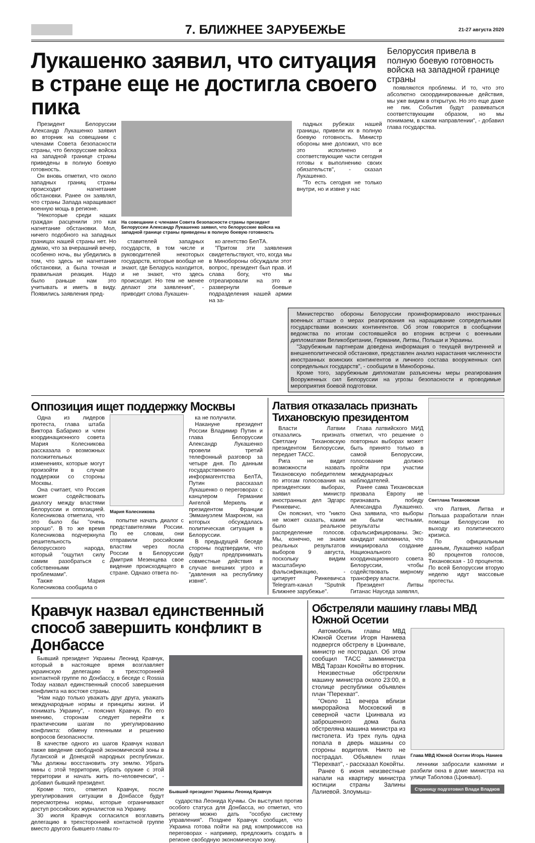7. БЛИЖНЕЕ ЗАРУБЕЖЬЕ
21-27 августа 2020
Лукашенко заявил, что ситуация в стране еще не достигла своего пика
Президент Белоруссии Александр Лукашенко заявил во вторник на совещании с членами Совета безопасности страны, что белорусские войска на западной границе страны приведены в полную боевую готовность.
Он вновь отметил, что около западных границ страны происходит нагнетание обстановки. Ранее он заявлял, что страны Запада наращивают военную мощь в регионе.
"Некоторые среди наших граждан расценили это как нагнетание обстановки. Мол, ничего подобного на западных границах нашей страны нет. Но думаю, что за вчерашний вечер, особенно ночь, вы убедились в том, что здесь не нагнетание обстановки, а была точная и правильная реакция. Надо было раньше нам это учитывать и иметь в виду. Появились заявления пред-
На совещании с членами Совета безопасности страны президент Белоруссии Александр Лукашенко заявил, что белорусские войска на западной границе страны приведены в полную боевую готовность
ставителей западных государств, в том числе и руководителей некоторых государств, которые вообще не знают, где Беларусь находится, и не знают, что здесь происходит. Но тем не менее делают эти заявления", - приводит слова Лукашен-
ко агентство БелТА.
"Притом эти заявления свидетельствуют, что, когда мы в Минобороны обсуждали этот вопрос, президент был прав. И слава богу, что мы отреагировали на это и развернули боевые подразделения нашей армии на за-
падных рубежах нашей границы, привели их в полную боевую готовность. Министр обороны мне доложил, что все это исполнено и соответствующие части сегодня готовы к выполнению своих обязательств", - сказал Лукашенко.
"То есть сегодня не только внутри, но и извне у нас
Белоруссия привела в полную боевую готовность войска на западной границе страны
появляются проблемы. И то, что это абсолютно скоординированные действия, мы уже видим в открытую. Но это еще даже не пик. События будут развиваться соответствующим образом, но мы понимаем, в каком направлении", - добавил глава государства.
Министерство обороны Белоруссии проинформировало иностранных военных атташе о мерах реагирования на наращивание сопредельными государствами воинских контингентов. Об этом говорится в сообщении ведомства по итогам состоявшейся во вторник встречи с военными дипломатами Великобритании, Германии, Литвы, Польши и Украины.
"Зарубежным партнерам доведена информация о текущей внутренней и внешнеполитической обстановке, представлен анализ нарастания численности иностранных воинских контингентов и личного состава вооруженных сил сопредельных государств", - сообщили в Минобороны.
Кроме того, зарубежным дипломатам разъяснены меры реагирования Вооруженных сил Белоруссии на угрозы безопасности и проводимые мероприятия боевой подготовки.
Оппозиция ищет поддержку Москвы
Одна из лидеров протеста, глава штаба Виктора Бабарико и член координационного совета Мария Колесникова рассказала о возможных положительных изменениях, которые могут произойти в случае поддержки со стороны Москвы.
Она считает, что Россия может содействовать диалогу между властями Белоруссии и оппозицией. Колесникова отметила, что это было бы "очень хорошо". В то же время Колесникова подчеркнула решительность белорусского народа, который "ощутил силу самим разобраться с собственными проблемами".
Также Мария Колесникова сообщила о
Мария Колесникова
попытке начать диалог с представителями России. По ее словам, они отправили российским властям через посла России в Белоруссии Дмитрия Мезенцева свое видение происходящего в стране. Однако ответа по-
ка не получили.
Накануне президент России Владимир Путин и глава Белоруссии Александр Лукашенко провели третий телефонный разговор за четыре дня. По данным государственного информагентства БелТА, Путин рассказал Лукашенко о переговорах с канцлером Германии Ангелой Меркель и президентом Франции Эммануэлем Макроном, на которых обсуждалась политическая ситуация в Белоруссии.
В предыдущей беседе стороны подтвердили, что будут предпринимать совместные действия в случае внешних угроз и "давления на республику извне".
Латвия отказалась признать Тихановскую президентом
Власти Латвии отказались признать Светлану Тихановскую президентом Белоруссии, передает ТАСС.
Рига не видит возможности назвать Тихановскую победителем по итогам голосования на президентских выборах, заявил министр иностранных дел Эдгарс Ринкевичс.
Он пояснил, что "никто не может сказать, каким было реальное распределение голосов. Мы, конечно, не знаем реальных результатов выборов 9 августа, поскольку видим масштабную фальсификацию, - цитирует Ринкевичса Telegram-канал "Sputnik Ближнее зарубежье".
Глава латвийского МИД отметил, что решение о повторных выборах может быть принято только в самой Белоруссии, голосование должно пройти при участии международных наблюдателей.
Ранее сама Тихановская призвала Европу не признавать победу Александра Лукашенко. Она заявила, что выборы не были честными, результаты сфальсифицированы. Экс-кандидат напомнила, что инициировала создание Национального координационного совета Белоруссии, чтобы содействовать мирному трансферу власти.
Президент Литвы Гитанас Науседа заявлял,
Светлана Тихановская
что Латвия, Литва и Польша разработали план помощи Белоруссии по выходу из политического кризиса.
По официальным данным, Лукашенко набрал 80 процентов голосов, Тихановская - 10 процентов. По всей Белоруссии вторую неделю идут массовые протесты.
Кравчук назвал единственный способ завершить конфликт в Донбассе
Бывший президент Украины Леонид Кравчук, который в настоящее время возглавляет украинскую делегацию в трехсторонней контактной группе по Донбассу, в беседе с Rossia Today назвал единственный способ завершения конфликта на востоке страны.
"Нам надо только уважать друг друга, уважать международные нормы и принципы жизни. И понимать Украину", - пояснил Кравчук. По его мнению, сторонам следует перейти к практическим шагам по урегулированию конфликта: обмену пленными и решению вопросов безопасности.
В качестве одного из шагов Кравчук назвал также введение свободной экономической зоны в Луганской и Донецкой народных республиках. "Мы должны восстановить эту землю. Убрать мины с этой территории, убрать оружие с этой территории и начать жить по-человечески", - добавил бывший президент.
Кроме того, отметил Кравчук, после урегулирования ситуации в Донбассе будут пересмотрены нормы, которые ограничивают доступ российских журналистов на Украину.
30 июля Кравчук согласился возглавить делегацию в трехсторонней контактной группе вместо другого бывшего главы го-
Бывший президент Украины Леонид Кравчук
сударства Леонида Кучмы. Он выступил против особого статуса для Донбасса, но отметил, что региону можно дать "особую систему управления". Позднее Кравчук сообщил, что Украина готова пойти на ряд компромиссов на переговорах - например, предложить создать в регионе свободную экономическую зону.
Обстреляли машину главы МВД Южной Осетии
Автомобиль главы МВД Южной Осетии Игоря Наниева подвергся обстрелу в Цхинвале, министр не пострадал. Об этом сообщил ТАСС замминистра МВД Тарзан Кокойты во вторник.
Неизвестные обстреляли машину министра около 23:00, в столице республики объявлен план "Перехват".
"Около 11 вечера вблизи микрорайона Московский в северной части Цхинвала из заброшенного дома была обстреляна машина министра из пистолета. Из трех пуль одна попала в дверь машины со стороны водителя. Никто не пострадал. Объявлен план "Перехват", - рассказал Кокойты.
Ранее 6 июня неизвестные напали на квартиру министра юстиции страны Залины Лалиевой. Злоумыш-
Глава МВД Южной Осетии Игорь Наниев
ленники забросали камнями и разбили окна в доме министра на улице Таболова (Цхинвал).
Страницу подготовил Влади Владков